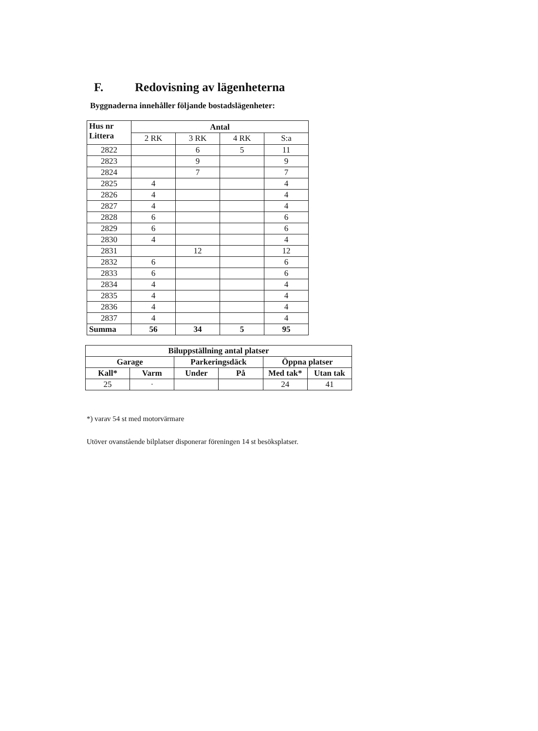F. Redovisning av lägenheterna
Byggnaderna innehåller följande bostadslägenheter:
| Hus nr Littera | Antal | | | |
| --- | --- | --- | --- | --- |
| | 2 RK | 3 RK | 4 RK | S:a |
| 2822 | | 6 | 5 | 11 |
| 2823 | | 9 | | 9 |
| 2824 | | 7 | | 7 |
| 2825 | 4 | | | 4 |
| 2826 | 4 | | | 4 |
| 2827 | 4 | | | 4 |
| 2828 | 6 | | | 6 |
| 2829 | 6 | | | 6 |
| 2830 | 4 | | | 4 |
| 2831 | | 12 | | 12 |
| 2832 | 6 | | | 6 |
| 2833 | 6 | | | 6 |
| 2834 | 4 | | | 4 |
| 2835 | 4 | | | 4 |
| 2836 | 4 | | | 4 |
| 2837 | 4 | | | 4 |
| Summa | 56 | 34 | 5 | 95 |
| Biluppställning antal platser | | | | | |
| --- | --- | --- | --- | --- | --- |
| Garage | | Parkeringsdäck | | Öppna platser | |
| Kall* | Varm | Under | På | Med tak* | Utan tak |
| 25 | · | | | 24 | 41 |
*) varav 54 st med motorvärmare
Utöver ovanstående bilplatser disponerar föreningen 14 st besöksplatser.